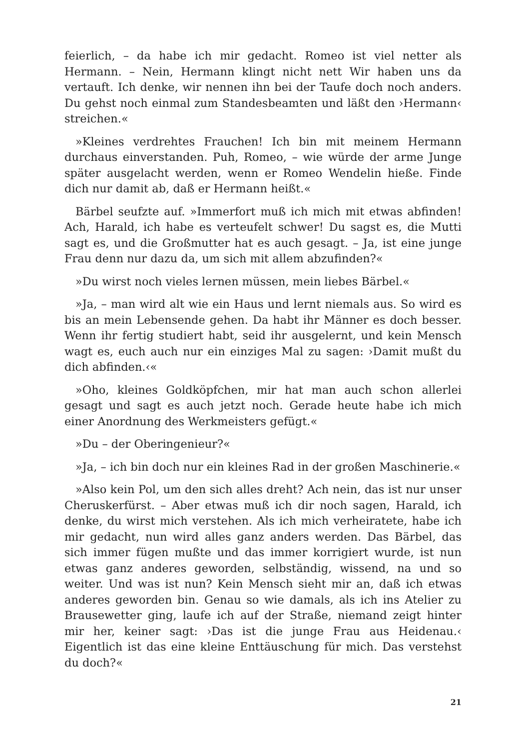feierlich, – da habe ich mir gedacht. Romeo ist viel netter als Hermann. – Nein, Hermann klingt nicht nett Wir haben uns da vertauft. Ich denke, wir nennen ihn bei der Taufe doch noch anders. Du gehst noch einmal zum Standesbeamten und läßt den ›Hermann‹ streichen.«
»Kleines verdrehtes Frauchen! Ich bin mit meinem Hermann durchaus einverstanden. Puh, Romeo, – wie würde der arme Junge später ausgelacht werden, wenn er Romeo Wendelin hieße. Finde dich nur damit ab, daß er Hermann heißt.«
Bärbel seufzte auf. »Immerfort muß ich mich mit etwas abfinden! Ach, Harald, ich habe es verteufelt schwer! Du sagst es, die Mutti sagt es, und die Großmutter hat es auch gesagt. – Ja, ist eine junge Frau denn nur dazu da, um sich mit allem abzufinden?«
»Du wirst noch vieles lernen müssen, mein liebes Bärbel.«
»Ja, – man wird alt wie ein Haus und lernt niemals aus. So wird es bis an mein Lebensende gehen. Da habt ihr Männer es doch besser. Wenn ihr fertig studiert habt, seid ihr ausgelernt, und kein Mensch wagt es, euch auch nur ein einziges Mal zu sagen: ›Damit mußt du dich abfinden.‹«
»Oho, kleines Goldköpfchen, mir hat man auch schon allerlei gesagt und sagt es auch jetzt noch. Gerade heute habe ich mich einer Anordnung des Werkmeisters gefügt.«
»Du – der Oberingenieur?«
»Ja, – ich bin doch nur ein kleines Rad in der großen Maschinerie.«
»Also kein Pol, um den sich alles dreht? Ach nein, das ist nur unser Cheruskerfürst. – Aber etwas muß ich dir noch sagen, Harald, ich denke, du wirst mich verstehen. Als ich mich verheiratete, habe ich mir gedacht, nun wird alles ganz anders werden. Das Bärbel, das sich immer fügen mußte und das immer korrigiert wurde, ist nun etwas ganz anderes geworden, selbständig, wissend, na und so weiter. Und was ist nun? Kein Mensch sieht mir an, daß ich etwas anderes geworden bin. Genau so wie damals, als ich ins Atelier zu Brausewetter ging, laufe ich auf der Straße, niemand zeigt hinter mir her, keiner sagt: ›Das ist die junge Frau aus Heidenau.‹ Eigentlich ist das eine kleine Enttäuschung für mich. Das verstehst du doch?«
21